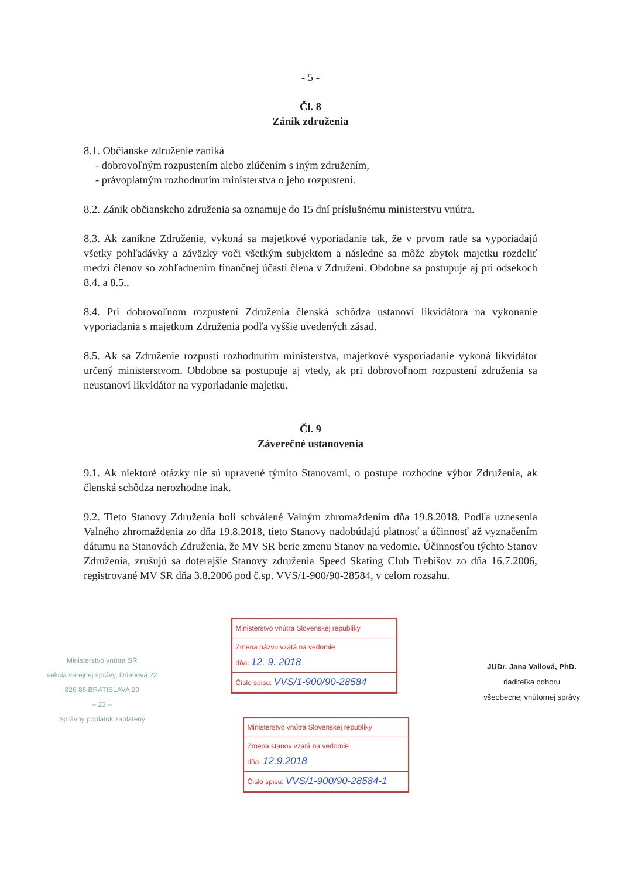- 5 -
Čl. 8
Zánik združenia
8.1. Občianske združenie zaniká
- dobrovoľným rozpustením alebo zlúčením s iným združením,
- právoplatným rozhodnutím ministerstva o jeho rozpustení.
8.2. Zánik občianskeho združenia sa oznamuje do 15 dní príslušnému ministerstvu vnútra.
8.3. Ak zanikne Združenie, vykoná sa majetkové vyporiadanie tak, že v prvom rade sa vyporiadajú všetky pohľadávky a záväzky voči všetkým subjektom a následne sa môže zbytok majetku rozdeliť medzi členov so zohľadnením finančnej účasti člena v Združení. Obdobne sa postupuje aj pri odsekoch 8.4. a 8.5..
8.4. Pri dobrovoľnom rozpustení Združenia členská schôdza ustanoví likvidátora na vykonanie vyporiadania s majetkom Združenia podľa vyššie uvedených zásad.
8.5. Ak sa Združenie rozpustí rozhodnutím ministerstva, majetkové vysporiadanie vykoná likvidátor určený ministerstvom. Obdobne sa postupuje aj vtedy, ak pri dobrovoľnom rozpustení združenia sa neustanoví likvidátor na vyporiadanie majetku.
Čl. 9
Záverečné ustanovenia
9.1. Ak niektoré otázky nie sú upravené týmito Stanovami, o postupe rozhodne výbor Združenia, ak členská schôdza nerozhodne inak.
9.2. Tieto Stanovy Združenia boli schválené Valným zhromaždením dňa 19.8.2018. Podľa uznesenia Valného zhromaždenia zo dňa 19.8.2018, tieto Stanovy nadobúdajú platnosť a účinnosť až vyznačením dátumu na Stanovách Združenia, že MV SR berie zmenu Stanov na vedomie. Účinnosťou týchto Stanov Združenia, zrušujú sa doterajšie Stanovy združenia Speed Skating Club Trebišov zo dňa 16.7.2006, registrované MV SR dňa 3.8.2006 pod č.sp. VVS/1-900/90-28584, v celom rozsahu.
Ministerstvo vnútra SR
sekcia verejnej správy, Drieňová 22
826 86 BRATISLAVA 29
– 23 –
Správny poplatok zaplatený
Ministerstvo vnútra Slovenskej republiky
Zmena názvu vzatá na vedomie
dňa: 12. 9. 2018
Číslo spisu: VVS/1-900/90-28584
Ministerstvo vnútra Slovenskej republiky
Zmena stanov vzatá na vedomie
dňa: 12.9.2018
Číslo spisu: VVS/1-900/90-28584-1
JUDr. Jana Vallová, PhD.
riaditeľka odboru
všeobecnej vnútornej správy